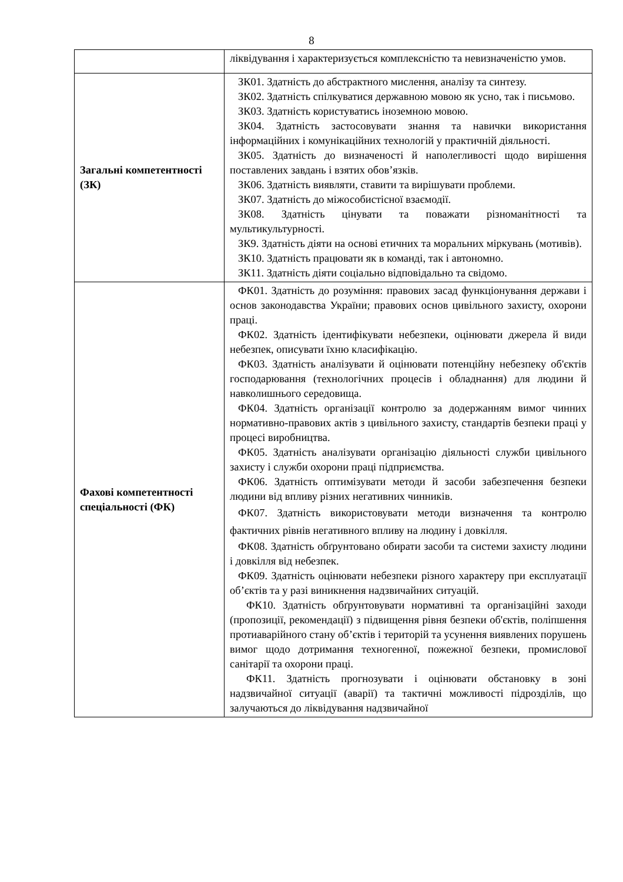8
| | ліквідування і характеризується комплексністю та невизначеністю умов. |
| Загальні компетентності (ЗК) | ЗК01. Здатність до абстрактного мислення, аналізу та синтезу. ЗК02. Здатність спілкуватися державною мовою як усно, так і письмово. ЗК03. Здатність користуватись іноземною мовою. ЗК04. Здатність застосовувати знання та навички використання інформаційних і комунікаційних технологій у практичній діяльності. ЗК05. Здатність до визначеності й наполегливості щодо вирішення поставлених завдань і взятих обов’язків. ЗК06. Здатність виявляти, ставити та вирішувати проблеми. ЗК07. Здатність до міжособистісної взаємодії. ЗК08. Здатність цінувати та поважати різноманітності та мультикультурності. ЗК9. Здатність діяти на основі етичних та моральних міркувань (мотивів). ЗК10. Здатність працювати як в команді, так і автономно. ЗК11. Здатність діяти соціально відповідально та свідомо. |
| Фахові компетентності спеціальності (ФК) | ФК01. Здатність до розуміння: правових засад функціонування держави і основ законодавства України; правових основ цивільного захисту, охорони праці. ФК02. Здатність ідентифікувати небезпеки, оцінювати джерела й види небезпек, описувати їхню класифікацію. ФК03. Здатність аналізувати й оцінювати потенційну небезпеку об'єктів господарювання (технологічних процесів і обладнання) для людини й навколишнього середовища. ФК04. Здатність організації контролю за додержанням вимог чинних нормативно-правових актів з цивільного захисту, стандартів безпеки праці у процесі виробництва. ФК05. Здатність аналізувати організацію діяльності служби цивільного захисту і служби охорони праці підприємства. ФК06. Здатність оптимізувати методи й засоби забезпечення безпеки людини від впливу різних негативних чинників. ФК07. Здатність використовувати методи визначення та контролю фактичних рівнів негативного впливу на людину і довкілля. ФК08. Здатність обґрунтовано обирати засоби та системи захисту людини і довкілля від небезпек. ФК09. Здатність оцінювати небезпеки різного характеру при експлуатації об’єктів та у разі виникнення надзвичайних ситуацій. ФК10. Здатність обґрунтовувати нормативні та організаційні заходи (пропозиції, рекомендації) з підвищення рівня безпеки об'єктів, поліпшення протиаварійного стану об’єктів і територій та усунення виявлених порушень вимог щодо дотримання техногенної, пожежної безпеки, промислової санітарії та охорони праці. ФК11. Здатність прогнозувати і оцінювати обстановку в зоні надзвичайної ситуації (аварії) та тактичні можливості підрозділів, що залучаються до ліквідування надзвичайної |